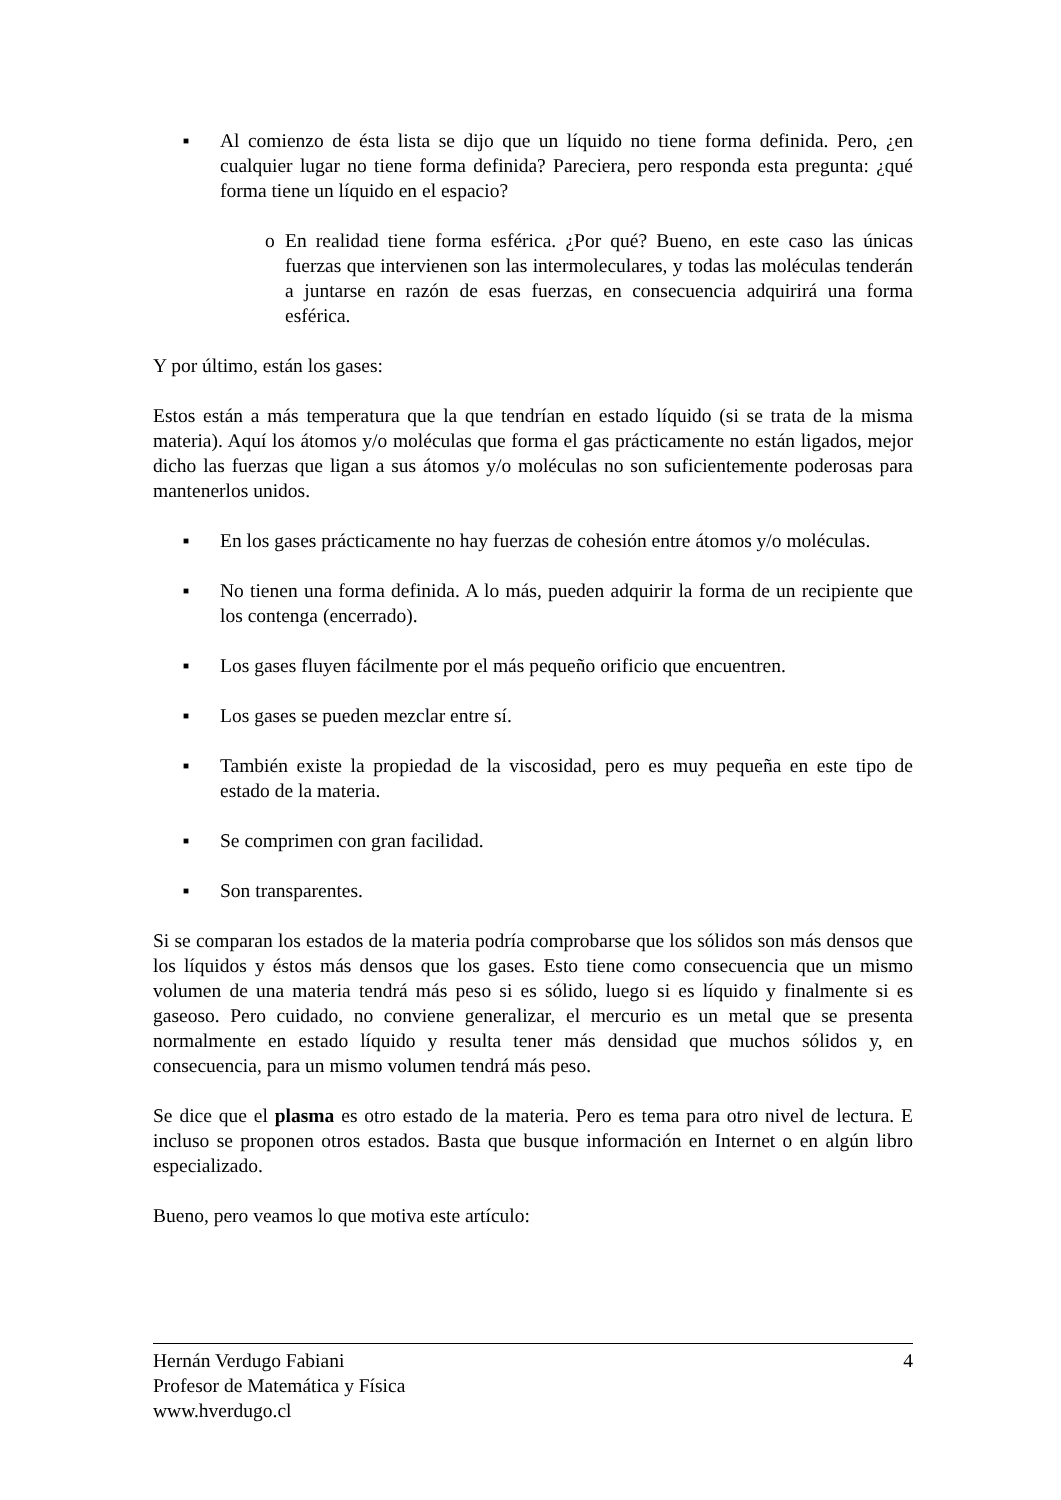■
Al comienzo de ésta lista se dijo que un líquido no tiene forma definida. Pero, ¿en cualquier lugar no tiene forma definida? Pareciera, pero responda esta pregunta: ¿qué forma tiene un líquido en el espacio?
o En realidad tiene forma esférica. ¿Por qué? Bueno, en este caso las únicas fuerzas que intervienen son las intermoleculares, y todas las moléculas tenderán a juntarse en razón de esas fuerzas, en consecuencia adquirirá una forma esférica.
Y por último, están los gases:
Estos están a más temperatura que la que tendrían en estado líquido (si se trata de la misma materia). Aquí los átomos y/o moléculas que forma el gas prácticamente no están ligados, mejor dicho las fuerzas que ligan a sus átomos y/o moléculas no son suficientemente poderosas para mantenerlos unidos.
■
En los gases prácticamente no hay fuerzas de cohesión entre átomos y/o moléculas.
■
No tienen una forma definida. A lo más, pueden adquirir la forma de un recipiente que los contenga (encerrado).
■
Los gases fluyen fácilmente por el más pequeño orificio que encuentren.
■
Los gases se pueden mezclar entre sí.
■
También existe la propiedad de la viscosidad, pero es muy pequeña en este tipo de estado de la materia.
■
Se comprimen con gran facilidad.
■
Son transparentes.
Si se comparan los estados de la materia podría comprobarse que los sólidos son más densos que los líquidos y éstos más densos que los gases. Esto tiene como consecuencia que un mismo volumen de una materia tendrá más peso si es sólido, luego si es líquido y finalmente si es gaseoso. Pero cuidado, no conviene generalizar, el mercurio es un metal que se presenta normalmente en estado líquido y resulta tener más densidad que muchos sólidos y, en consecuencia, para un mismo volumen tendrá más peso.
Se dice que el plasma es otro estado de la materia. Pero es tema para otro nivel de lectura. E incluso se proponen otros estados. Basta que busque información en Internet o en algún libro especializado.
Bueno, pero veamos lo que motiva este artículo:
Hernán Verdugo Fabiani 4
Profesor de Matemática y Física
www.hverdugo.cl